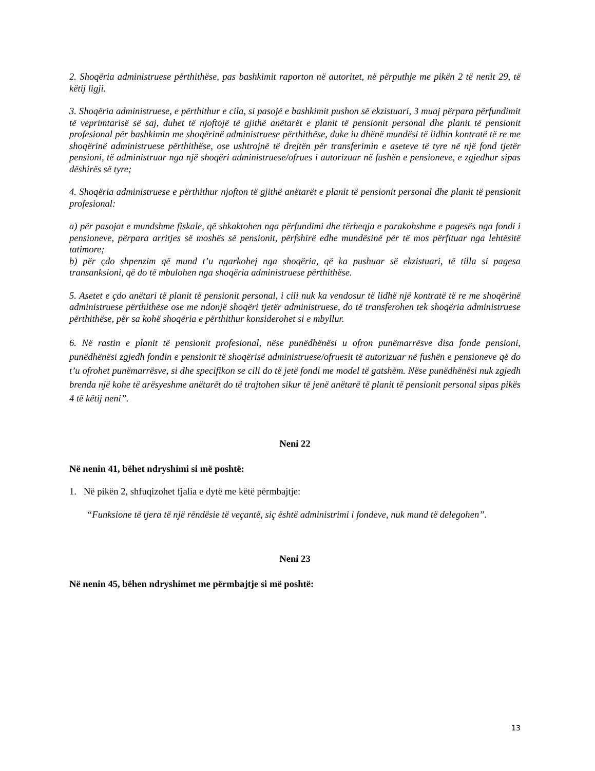2. Shoqëria administruese përthithëse, pas bashkimit raporton në autoritet, në përputhje me pikën 2 të nenit 29, të këtij ligji.
3. Shoqëria administruese, e përthithur e cila, si pasojë e bashkimit pushon së ekzistuari, 3 muaj përpara përfundimit të veprimtarisë së saj, duhet të njoftojë të gjithë anëtarët e planit të pensionit personal dhe planit të pensionit profesional për bashkimin me shoqërinë administruese përthithëse, duke iu dhënë mundësi të lidhin kontratë të re me shoqërinë administruese përthithëse, ose ushtrojnë të drejtën për transferimin e aseteve të tyre në një fond tjetër pensioni, të administruar nga një shoqëri administruese/ofrues i autorizuar në fushën e pensioneve, e zgjedhur sipas dëshirës së tyre;
4. Shoqëria administruese e përthithur njofton të gjithë anëtarët e planit të pensionit personal dhe planit të pensionit profesional:
a) për pasojat e mundshme fiskale, që shkaktohen nga përfundimi dhe tërheqja e parakohshme e pagesës nga fondi i pensioneve, përpara arritjes së moshës së pensionit, përfshirë edhe mundësinë për të mos përfituar nga lehtësitë tatimore;
b) për çdo shpenzim që mund t’u ngarkohej nga shoqëria, që ka pushuar së ekzistuari, të tilla si pagesa transanksioni, që do të mbulohen nga shoqëria administruese përthithëse.
5. Asetet e çdo anëtari të planit të pensionit personal, i cili nuk ka vendosur të lidhë një kontratë të re me shoqërinë administruese përthithëse ose me ndonjë shoqëri tjetër administruese, do të transferohen tek shoqëria administruese përthithëse, për sa kohë shoqëria e përthithur konsiderohet si e mbyllur.
6. Në rastin e planit të pensionit profesional, nëse punëdhënësi u ofron punëmarrësve disa fonde pensioni, punëdhënësi zgjedh fondin e pensionit të shoqërisë administruese/ofruesit të autorizuar në fushën e pensioneve që do t’u ofrohet punëmarrësve, si dhe specifikon se cili do të jetë fondi me model të gatshëm. Nëse punëdhënësi nuk zgjedh brenda një kohe të arësyeshme anëtarët do të trajtohen sikur të jenë anëtarë të planit të pensionit personal sipas pikës 4 të këtij neni”.
Neni 22
Në nenin 41, bëhet ndryshimi si më poshtë:
1. Në pikën 2, shfuqizohet fjalia e dytë me këtë përmbajtje:
“Funksione të tjera të një rëndësie të veçantë, siç është administrimi i fondeve, nuk mund të delegohen”.
Neni 23
Në nenin 45, bëhen ndryshimet me përmbajtje si më poshtë:
13